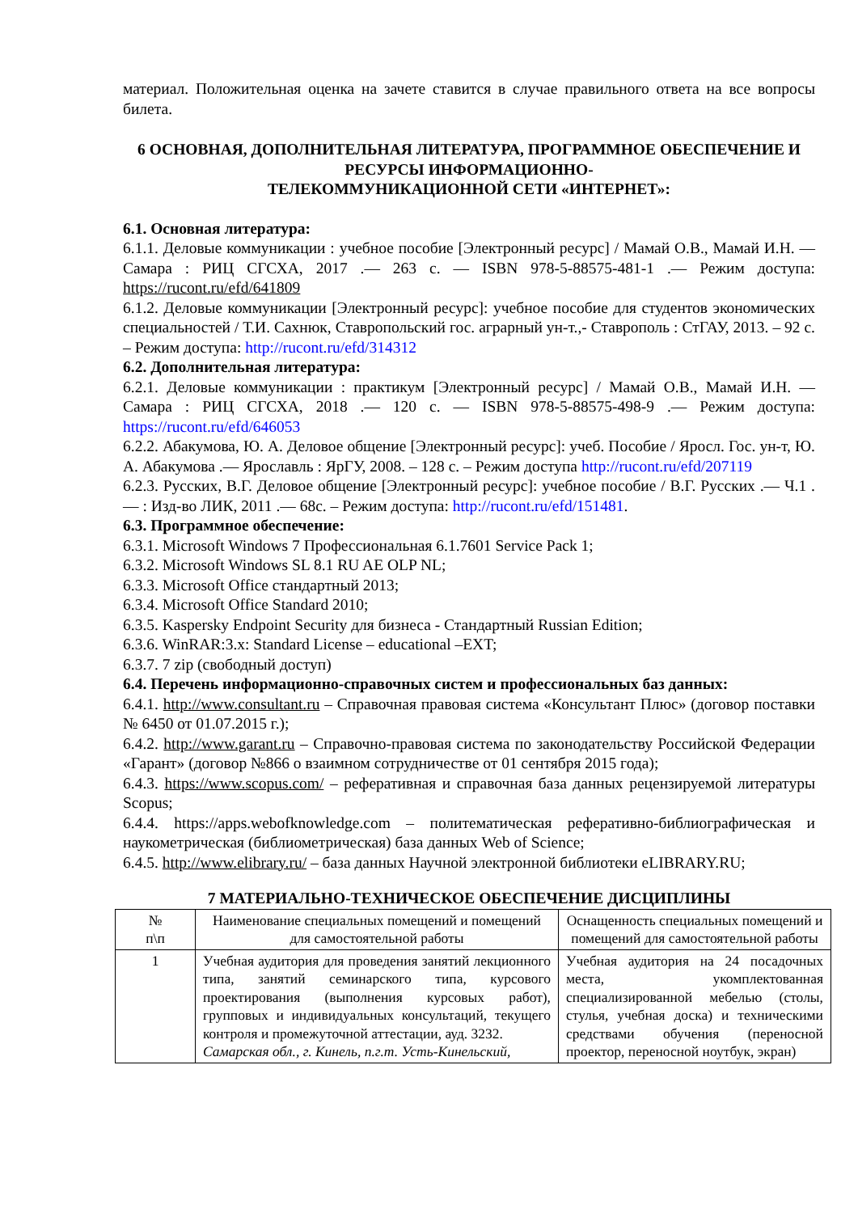материал. Положительная оценка на зачете ставится в случае правильного ответа на все вопросы билета.
6 ОСНОВНАЯ, ДОПОЛНИТЕЛЬНАЯ ЛИТЕРАТУРА, ПРОГРАММНОЕ ОБЕСПЕЧЕНИЕ И РЕСУРСЫ ИНФОРМАЦИОННО-
ТЕЛЕКОММУНИКАЦИОННОЙ СЕТИ «ИНТЕРНЕТ»:
6.1. Основная литература:
6.1.1. Деловые коммуникации : учебное пособие [Электронный ресурс] / Мамай О.В., Мамай И.Н. — Самара : РИЦ СГСХА, 2017 .— 263 с. — ISBN 978-5-88575-481-1 .— Режим доступа: https://rucont.ru/efd/641809
6.1.2. Деловые коммуникации [Электронный ресурс]: учебное пособие для студентов экономических специальностей / Т.И. Сахнюк, Ставропольский гос. аграрный ун-т.,- Ставрополь : СтГАУ, 2013. – 92 с. – Режим доступа: http://rucont.ru/efd/314312
6.2. Дополнительная литература:
6.2.1. Деловые коммуникации : практикум [Электронный ресурс] / Мамай О.В., Мамай И.Н. — Самара : РИЦ СГСХА, 2018 .— 120 с. — ISBN 978-5-88575-498-9 .— Режим доступа: https://rucont.ru/efd/646053
6.2.2. Абакумова, Ю. А. Деловое общение [Электронный ресурс]: учеб. Пособие / Яросл. Гос. ун-т, Ю. А. Абакумова .— Ярославль : ЯрГУ, 2008. – 128 с. – Режим доступа http://rucont.ru/efd/207119
6.2.3. Русских, В.Г. Деловое общение [Электронный ресурс]: учебное пособие / В.Г. Русских .— Ч.1 .— : Изд-во ЛИК, 2011 .— 68с. – Режим доступа: http://rucont.ru/efd/151481.
6.3. Программное обеспечение:
6.3.1. Microsoft Windows 7 Профессиональная 6.1.7601 Service Pack 1;
6.3.2. Microsoft Windows SL 8.1 RU AE OLP NL;
6.3.3. Microsoft Office стандартный 2013;
6.3.4. Microsoft Office Standard 2010;
6.3.5. Kaspersky Endpoint Security для бизнеса - Стандартный Russian Edition;
6.3.6. WinRAR:3.x: Standard License – educational –EXT;
6.3.7. 7 zip (свободный доступ)
6.4. Перечень информационно-справочных систем и профессиональных баз данных:
6.4.1. http://www.consultant.ru – Справочная правовая система «Консультант Плюс» (договор поставки № 6450 от 01.07.2015 г.);
6.4.2. http://www.garant.ru – Справочно-правовая система по законодательству Российской Федерации «Гарант» (договор №866 о взаимном сотрудничестве от 01 сентября 2015 года);
6.4.3. https://www.scopus.com/ – реферативная и справочная база данных рецензируемой литературы Scopus;
6.4.4. https://apps.webofknowledge.com – политематическая реферативно-библиографическая и наукометрическая (библиометрическая) база данных Web of Science;
6.4.5. http://www.elibrary.ru/ – база данных Научной электронной библиотеки eLIBRARY.RU;
7 МАТЕРИАЛЬНО-ТЕХНИЧЕСКОЕ ОБЕСПЕЧЕНИЕ ДИСЦИПЛИНЫ
| № п\п | Наименование специальных помещений и помещений для самостоятельной работы | Оснащенность специальных помещений и помещений для самостоятельной работы |
| --- | --- | --- |
| 1 | Учебная аудитория для проведения занятий лекционного типа, занятий семинарского типа, курсового проектирования (выполнения курсовых работ), групповых и индивидуальных консультаций, текущего контроля и промежуточной аттестации, ауд. 3232. Самарская обл., г. Кинель, п.г.т. Усть-Кинельский, | Учебная аудитория на 24 посадочных места, укомплектованная специализированной мебелью (столы, стулья, учебная доска) и техническими средствами обучения (переносной проектор, переносной ноутбук, экран) |